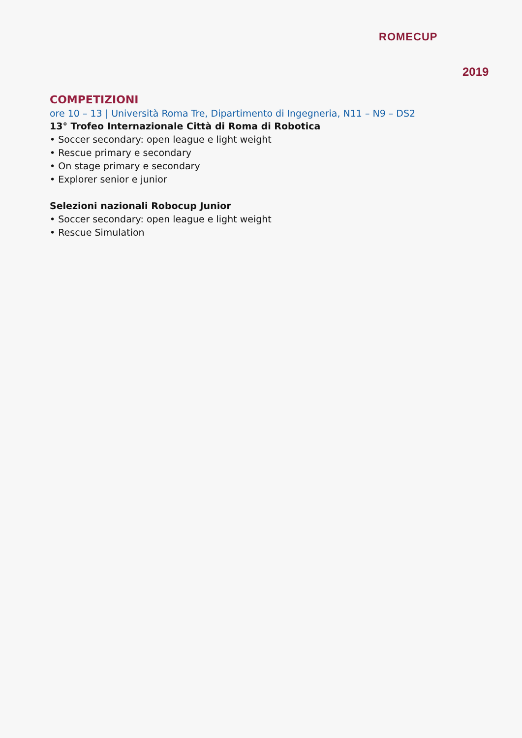ROMECUP
2019
COMPETIZIONI
ore 10 – 13 | Università Roma Tre, Dipartimento di Ingegneria, N11 – N9 – DS2
13° Trofeo Internazionale Città di Roma di Robotica
• Soccer secondary: open league e light weight
• Rescue primary e secondary
• On stage primary e secondary
• Explorer senior e junior
Selezioni nazionali Robocup Junior
• Soccer secondary: open league e light weight
• Rescue Simulation